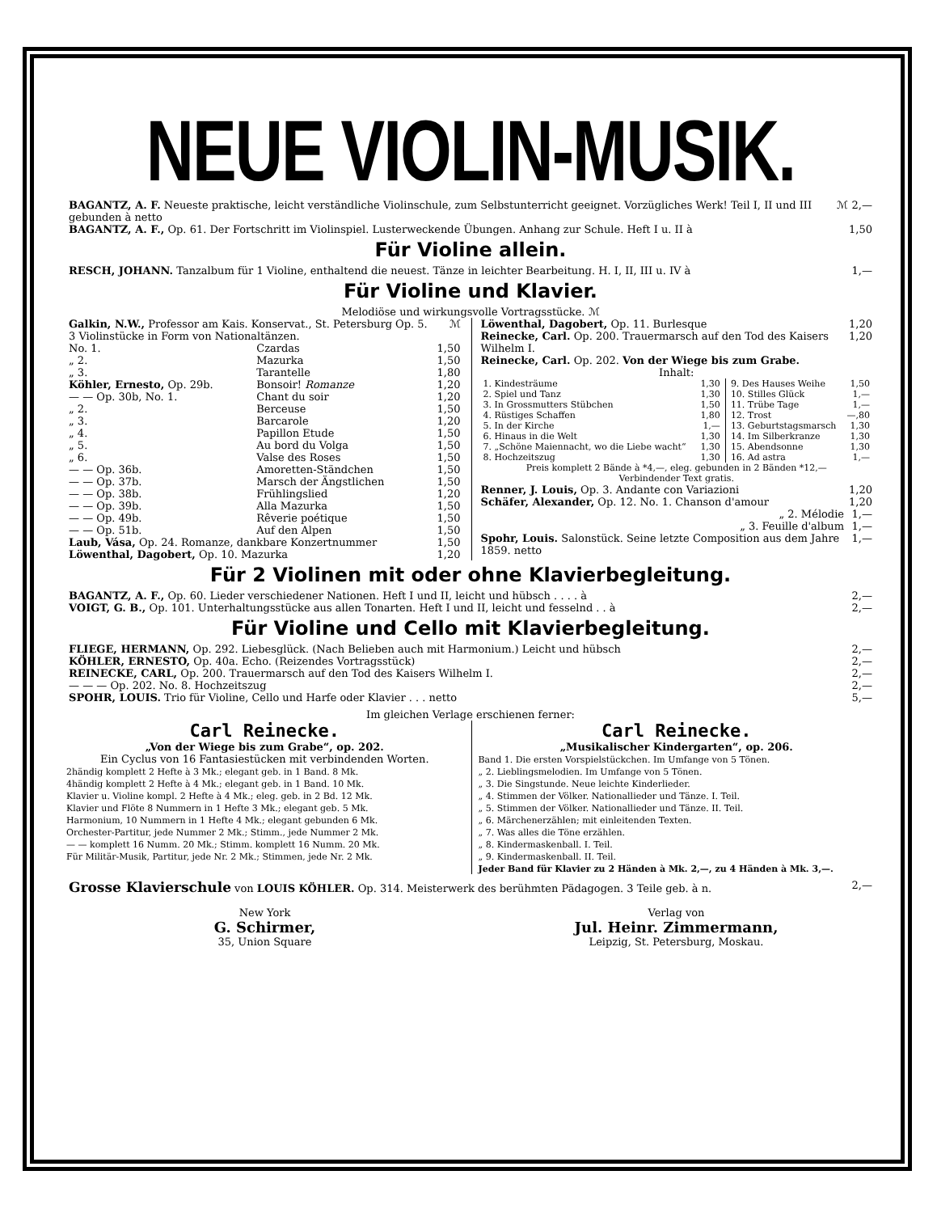NEUE VIOLIN-MUSIK.
| BAGANTZ, A. F. Neueste praktische, leicht verständliche Violinschule, zum Selbstunterricht geeignet. Vorzügliches Werk! Teil I, II und III gebunden à netto | ℳ 2,— |
| BAGANTZ, A. F., Op. 61. Der Fortschritt im Violinspiel. Lusterweckende Übungen. Anhang zur Schule. Heft I u. II à | 1,50 |
Für Violine allein.
| RESCH, JOHANN. Tanzalbum für 1 Violine, enthaltend die neuest. Tänze in leichter Bearbeitung. H. I, II, III u. IV à | 1,— |
Für Violine und Klavier.
Melodiöse und wirkungsvolle Vortragsstücke. ℳ
| Galkin, N.W., Professor am Kais. Konservat., St. Petersburg Op. 5. 3 Violinstücke in Form von Nationaltänzen. | | ℳ |
| No. 1. | Czardas | 1,50 |
| „ 2. | Mazurka | 1,50 |
| „ 3. | Tarantelle | 1,80 |
| Köhler, Ernesto, Op. 29b. | Bonsoir! Romanze | 1,20 |
| — — Op. 30b, No. 1. | Chant du soir | 1,20 |
| „ 2. | Berceuse | 1,50 |
| „ 3. | Barcarole | 1,20 |
| „ 4. | Papillon Etude | 1,50 |
| „ 5. | Au bord du Volga | 1,50 |
| „ 6. | Valse des Roses | 1,50 |
| — — Op. 36b. | Amoretten-Ständchen | 1,50 |
| — — Op. 37b. | Marsch der Ängstlichen | 1,50 |
| — — Op. 38b. | Frühlingslied | 1,20 |
| — — Op. 39b. | Alla Mazurka | 1,50 |
| — — Op. 49b. | Rêverie poétique | 1,50 |
| — — Op. 51b. | Auf den Alpen | 1,50 |
| Laub, Vása, Op. 24. Romanze, dankbare Konzertnummer | | 1,50 |
| Löwenthal, Dagobert, Op. 10. Mazurka | | 1,20 |
| Löwenthal, Dagobert, Op. 11. Burlesque | 1,20 |
| Reinecke, Carl. Op. 200. Trauermarsch auf den Tod des Kaisers Wilhelm I. | 1,20 |
| Reinecke, Carl. Op. 202. Von der Wiege bis zum Grabe. | |
Inhalt:
| / 1. Kindesträume / 1,30 / / 2. Spiel und Tanz / 1,30 / / 3. In Grossmutters Stübchen / 1,50 / / 4. Rüstiges Schaffen / 1,80 / / 5. In der Kirche / 1,— / / 6. Hinaus in die Welt / 1,30 / / 7. „Schöne Maiennacht, wo die Liebe wacht“ / 1,30 / / 8. Hochzeitszug / 1,30 / | / 9. Des Hauses Weihe / 1,50 / / 10. Stilles Glück / 1,— / / 11. Trübe Tage / 1,— / / 12. Trost / —,80 / / 13. Geburtstagsmarsch / 1,30 / / 14. Im Silberkranze / 1,30 / / 15. Abendsonne / 1,30 / / 16. Ad astra / 1,— / |
Preis komplett 2 Bände à *4,—, eleg. gebunden in 2 Bänden *12,—
Verbindender Text gratis.
| Renner, J. Louis, Op. 3. Andante con Variazioni | 1,20 |
| Schäfer, Alexander, Op. 12. No. 1. Chanson d'amour | 1,20 |
| „ 2. Mélodie | 1,— |
| „ 3. Feuille d'album | 1,— |
| Spohr, Louis. Salonstück. Seine letzte Composition aus dem Jahre 1859. netto | 1,— |
Für 2 Violinen mit oder ohne Klavierbegleitung.
| BAGANTZ, A. F., Op. 60. Lieder verschiedener Nationen. Heft I und II, leicht und hübsch . . . . à | 2,— |
| VOIGT, G. B., Op. 101. Unterhaltungsstücke aus allen Tonarten. Heft I und II, leicht und fesselnd . . à | 2,— |
Für Violine und Cello mit Klavierbegleitung.
| FLIEGE, HERMANN, Op. 292. Liebesglück. (Nach Belieben auch mit Harmonium.) Leicht und hübsch | 2,— |
| KÖHLER, ERNESTO, Op. 40a. Echo. (Reizendes Vortragsstück) | 2,— |
| REINECKE, CARL, Op. 200. Trauermarsch auf den Tod des Kaisers Wilhelm I. | 2,— |
| — — — Op. 202. No. 8. Hochzeitszug | 2,— |
| SPOHR, LOUIS. Trio für Violine, Cello und Harfe oder Klavier . . . netto | 5,— |
Im gleichen Verlage erschienen ferner:
Carl Reinecke.
„Von der Wiege bis zum Grabe“, op. 202.
Ein Cyclus von 16 Fantasiestücken mit verbindenden Worten.
2händig komplett 2 Hefte à 3 Mk.; elegant geb. in 1 Band. 8 Mk.
4händig komplett 2 Hefte à 4 Mk.; elegant geb. in 1 Band. 10 Mk.
Klavier u. Violine kompl. 2 Hefte à 4 Mk.; eleg. geb. in 2 Bd. 12 Mk.
Klavier und Flöte 8 Nummern in 1 Hefte 3 Mk.; elegant geb. 5 Mk.
Harmonium, 10 Nummern in 1 Hefte 4 Mk.; elegant gebunden 6 Mk.
Orchester-Partitur, jede Nummer 2 Mk.; Stimm., jede Nummer 2 Mk.
— — komplett 16 Numm. 20 Mk.; Stimm. komplett 16 Numm. 20 Mk.
Für Militär-Musik, Partitur, jede Nr. 2 Mk.; Stimmen, jede Nr. 2 Mk.
Carl Reinecke.
„Musikalischer Kindergarten“, op. 206.
Band 1. Die ersten Vorspielstückchen. Im Umfange von 5 Tönen.
„ 2. Lieblingsmelodien. Im Umfange von 5 Tönen.
„ 3. Die Singstunde. Neue leichte Kinderlieder.
„ 4. Stimmen der Völker. Nationallieder und Tänze. I. Teil.
„ 5. Stimmen der Völker. Nationallieder und Tänze. II. Teil.
„ 6. Märchenerzählen; mit einleitenden Texten.
„ 7. Was alles die Töne erzählen.
„ 8. Kindermaskenball. I. Teil.
„ 9. Kindermaskenball. II. Teil.
Jeder Band für Klavier zu 2 Händen à Mk. 2,—, zu 4 Händen à Mk. 3,—.
| Grosse Klavierschule von LOUIS KÖHLER. Op. 314. Meisterwerk des berühmten Pädagogen. 3 Teile geb. à n. | 2,— |
New York
G. Schirmer,
35, Union Square
Verlag von
Jul. Heinr. Zimmermann,
Leipzig, St. Petersburg, Moskau.